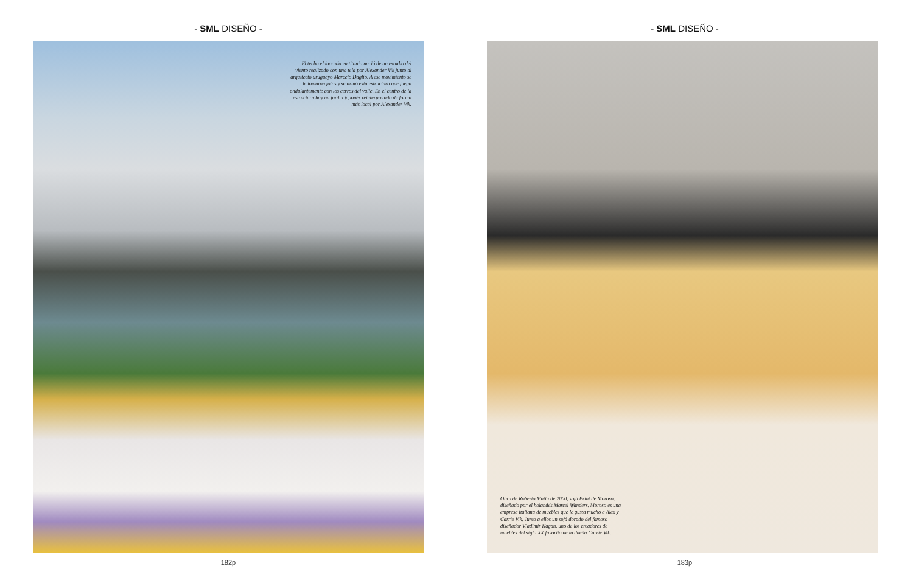- SML DISEÑO -
El techo elaborado en titanio nació de un estudio del viento realizado con una tela por Alexander Vik junto al arquitecto uruguayo Marcelo Daglio. A ese movimiento se le tomaron fotos y se armó esta estructura que juega ondulantemente con los cerros del valle. En el centro de la estructura hay un jardín japonés reinterpretado de forma más local por Alexander Vik.
182p
- SML DISEÑO -
Obra de Roberto Matta de 2000, sofá Print de Moroso, diseñado por el holandés Marcel Wanders. Moroso es una empresa italiana de muebles que le gusta mucho a Alex y Carrie Vik. Junto a ellos un sofá dorado del famoso diseñador Vladimir Kagan, uno de los creadores de muebles del siglo XX favorito de la dueña Carrie Vik.
183p